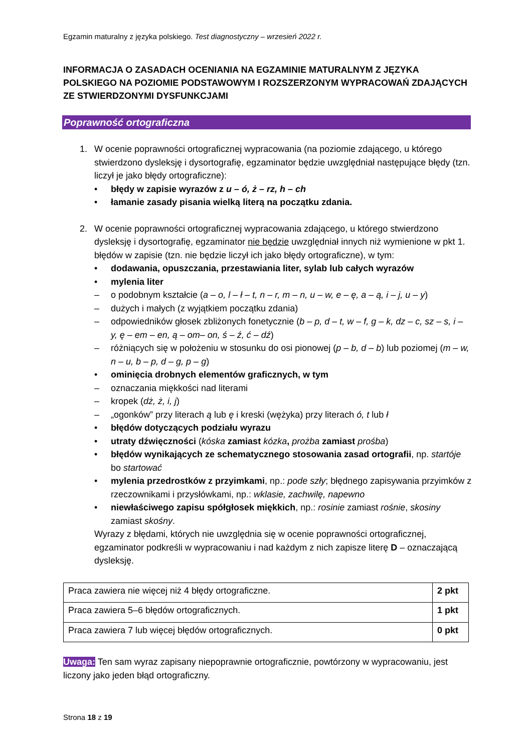Egzamin maturalny z języka polskiego. Test diagnostyczny – wrzesień 2022 r.
INFORMACJA O ZASADACH OCENIANIA NA EGZAMINIE MATURALNYM Z JĘZYKA POLSKIEGO NA POZIOMIE PODSTAWOWYM I ROZSZERZONYM WYPRACOWAŃ ZDAJĄCYCH ZE STWIERDZONYMI DYSFUNKCJAMI
Poprawność ortograficzna
1. W ocenie poprawności ortograficznej wypracowania (na poziomie zdającego, u którego stwierdzono dysleksję i dysortografię, egzaminator będzie uwzględniał następujące błędy (tzn. liczył je jako błędy ortograficzne):
• błędy w zapisie wyrazów z u – ó, ż – rz, h – ch
• łamanie zasady pisania wielką literą na początku zdania.
2. W ocenie poprawności ortograficznej wypracowania zdającego, u którego stwierdzono dysleksję i dysortografię, egzaminator nie będzie uwzględniał innych niż wymienione w pkt 1. błędów w zapisie (tzn. nie będzie liczył ich jako błędy ortograficzne), w tym:
• dodawania, opuszczania, przestawiania liter, sylab lub całych wyrazów
• mylenia liter
– o podobnym kształcie (a – o, l – ł – t, n – r, m – n, u – w, e – ę, a – ą, i – j, u – y)
– dużych i małych (z wyjątkiem początku zdania)
– odpowiedników głosek zbliżonych fonetycznie (b – p, d – t, w – f, g – k, dz – c, sz – s, i – y, ę – em – en, ą – om– on, ś – ź, ć – dź)
– różniących się w położeniu w stosunku do osi pionowej (p – b, d – b) lub poziomej (m – w, n – u, b – p, d – g, p – g)
• ominięcia drobnych elementów graficznych, w tym
– oznaczania miękkości nad literami
– kropek (dż, ż, i, j)
– „ogonków” przy literach ą lub ę i kreski (wężyka) przy literach ó, t lub ł
• błędów dotyczących podziału wyrazu
• utraty dźwięczności (kóska zamiast kózka, prożba zamiast prośba)
• błędów wynikających ze schematycznego stosowania zasad ortografii, np. startóje bo startować
• mylenia przedrostków z przyimkami, np.: pode szły; błędnego zapisywania przyimków z rzeczownikami i przysłówkami, np.: wklasie, zachwilę, napewno
• niewłaściwego zapisu spółgłosek miękkich, np.: rosinie zamiast rośnie, skosiny zamiast skośny.
Wyrazy z błędami, których nie uwzględnia się w ocenie poprawności ortograficznej, egzaminator podkreśli w wypracowaniu i nad każdym z nich zapisze literę D – oznaczającą dysleksję.
| Praca zawiera nie więcej niż 4 błędy ortograficzne. | 2 pkt |
| Praca zawiera 5–6 błędów ortograficznych. | 1 pkt |
| Praca zawiera 7 lub więcej błędów ortograficznych. | 0 pkt |
Uwaga: Ten sam wyraz zapisany niepoprawnie ortograficznie, powtórzony w wypracowaniu, jest liczony jako jeden błąd ortograficzny.
Strona 18 z 19